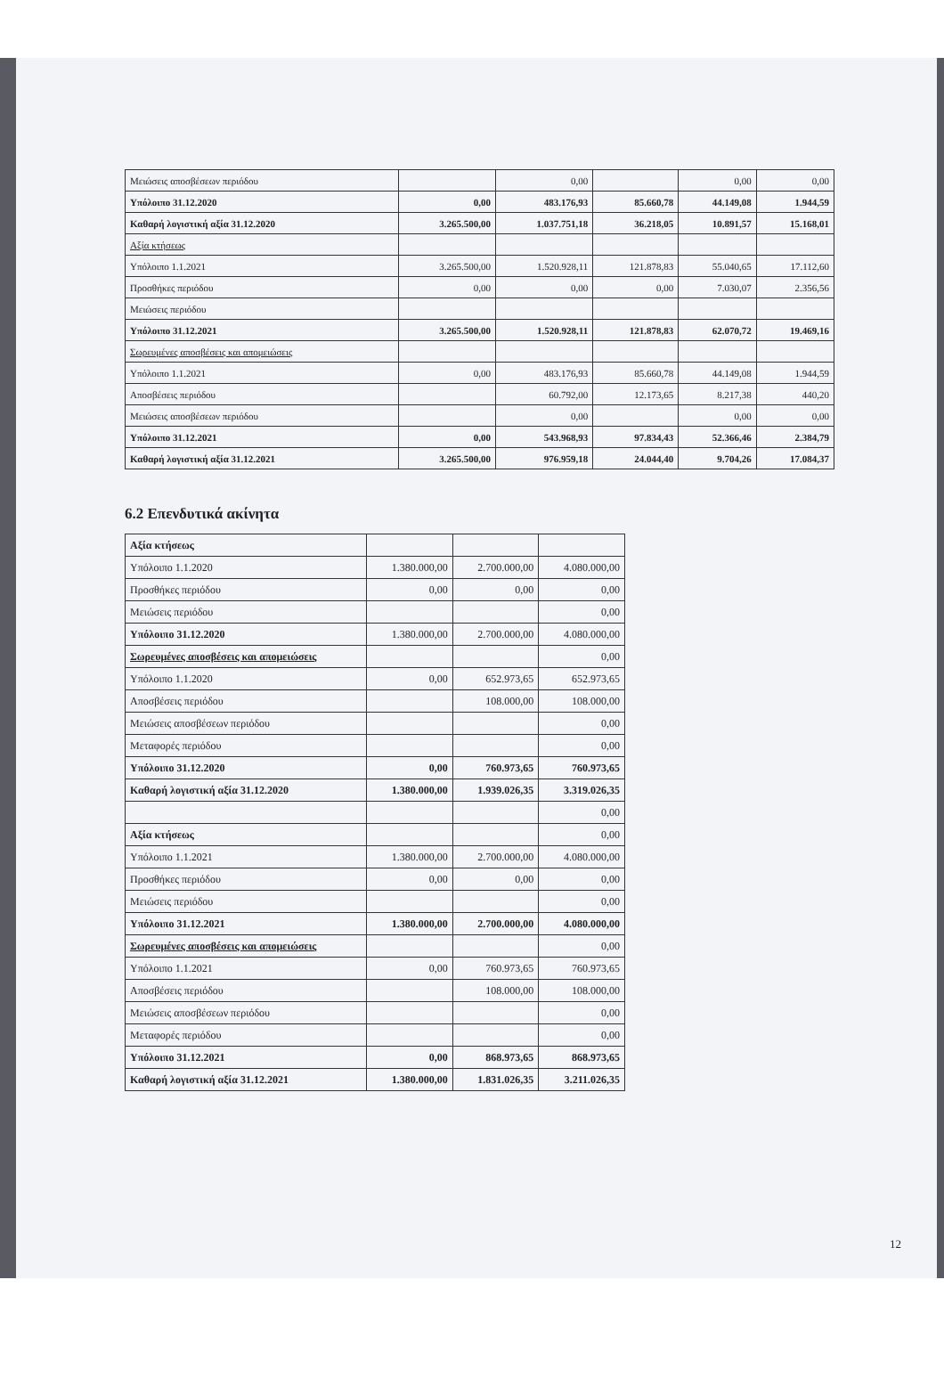| Μειώσεις αποσβέσεων περιόδου | | 0,00 | | 0,00 | 0,00 |
| Υπόλοιπο 31.12.2020 | 0,00 | 483.176,93 | 85.660,78 | 44.149,08 | 1.944,59 |
| Καθαρή λογιστική αξία 31.12.2020 | 3.265.500,00 | 1.037.751,18 | 36.218,05 | 10.891,57 | 15.168,01 |
| Αξία κτήσεως | | | | | |
| Υπόλοιπο 1.1.2021 | 3.265.500,00 | 1.520.928,11 | 121.878,83 | 55.040,65 | 17.112,60 |
| Προσθήκες περιόδου | 0,00 | 0,00 | 0,00 | 7.030,07 | 2.356,56 |
| Μειώσεις περιόδου | | | | | |
| Υπόλοιπο 31.12.2021 | 3.265.500,00 | 1.520.928,11 | 121.878,83 | 62.070,72 | 19.469,16 |
| Σωρευμένες αποσβέσεις και απομειώσεις | | | | | |
| Υπόλοιπο 1.1.2021 | 0,00 | 483.176,93 | 85.660,78 | 44.149,08 | 1.944,59 |
| Αποσβέσεις περιόδου | | 60.792,00 | 12.173,65 | 8.217,38 | 440,20 |
| Μειώσεις αποσβέσεων περιόδου | | 0,00 | | 0,00 | 0,00 |
| Υπόλοιπο 31.12.2021 | 0,00 | 543.968,93 | 97.834,43 | 52.366,46 | 2.384,79 |
| Καθαρή λογιστική αξία 31.12.2021 | 3.265.500,00 | 976.959,18 | 24.044,40 | 9.704,26 | 17.084,37 |
6.2 Επενδυτικά ακίνητα
| Αξία κτήσεως | | | |
| Υπόλοιπο 1.1.2020 | 1.380.000,00 | 2.700.000,00 | 4.080.000,00 |
| Προσθήκες περιόδου | 0,00 | 0,00 | 0,00 |
| Μειώσεις περιόδου | | | 0,00 |
| Υπόλοιπο 31.12.2020 | 1.380.000,00 | 2.700.000,00 | 4.080.000,00 |
| Σωρευμένες αποσβέσεις και απομειώσεις | | | 0,00 |
| Υπόλοιπο 1.1.2020 | 0,00 | 652.973,65 | 652.973,65 |
| Αποσβέσεις περιόδου | | 108.000,00 | 108.000,00 |
| Μειώσεις αποσβέσεων περιόδου | | | 0,00 |
| Μεταφορές περιόδου | | | 0,00 |
| Υπόλοιπο 31.12.2020 | 0,00 | 760.973,65 | 760.973,65 |
| Καθαρή λογιστική αξία 31.12.2020 | 1.380.000,00 | 1.939.026,35 | 3.319.026,35 |
| | | | 0,00 |
| Αξία κτήσεως | | | 0,00 |
| Υπόλοιπο 1.1.2021 | 1.380.000,00 | 2.700.000,00 | 4.080.000,00 |
| Προσθήκες περιόδου | 0,00 | 0,00 | 0,00 |
| Μειώσεις περιόδου | | | 0,00 |
| Υπόλοιπο 31.12.2021 | 1.380.000,00 | 2.700.000,00 | 4.080.000,00 |
| Σωρευμένες αποσβέσεις και απομειώσεις | | | 0,00 |
| Υπόλοιπο 1.1.2021 | 0,00 | 760.973,65 | 760.973,65 |
| Αποσβέσεις περιόδου | | 108.000,00 | 108.000,00 |
| Μειώσεις αποσβέσεων περιόδου | | | 0,00 |
| Μεταφορές περιόδου | | | 0,00 |
| Υπόλοιπο 31.12.2021 | 0,00 | 868.973,65 | 868.973,65 |
| Καθαρή λογιστική αξία 31.12.2021 | 1.380.000,00 | 1.831.026,35 | 3.211.026,35 |
12